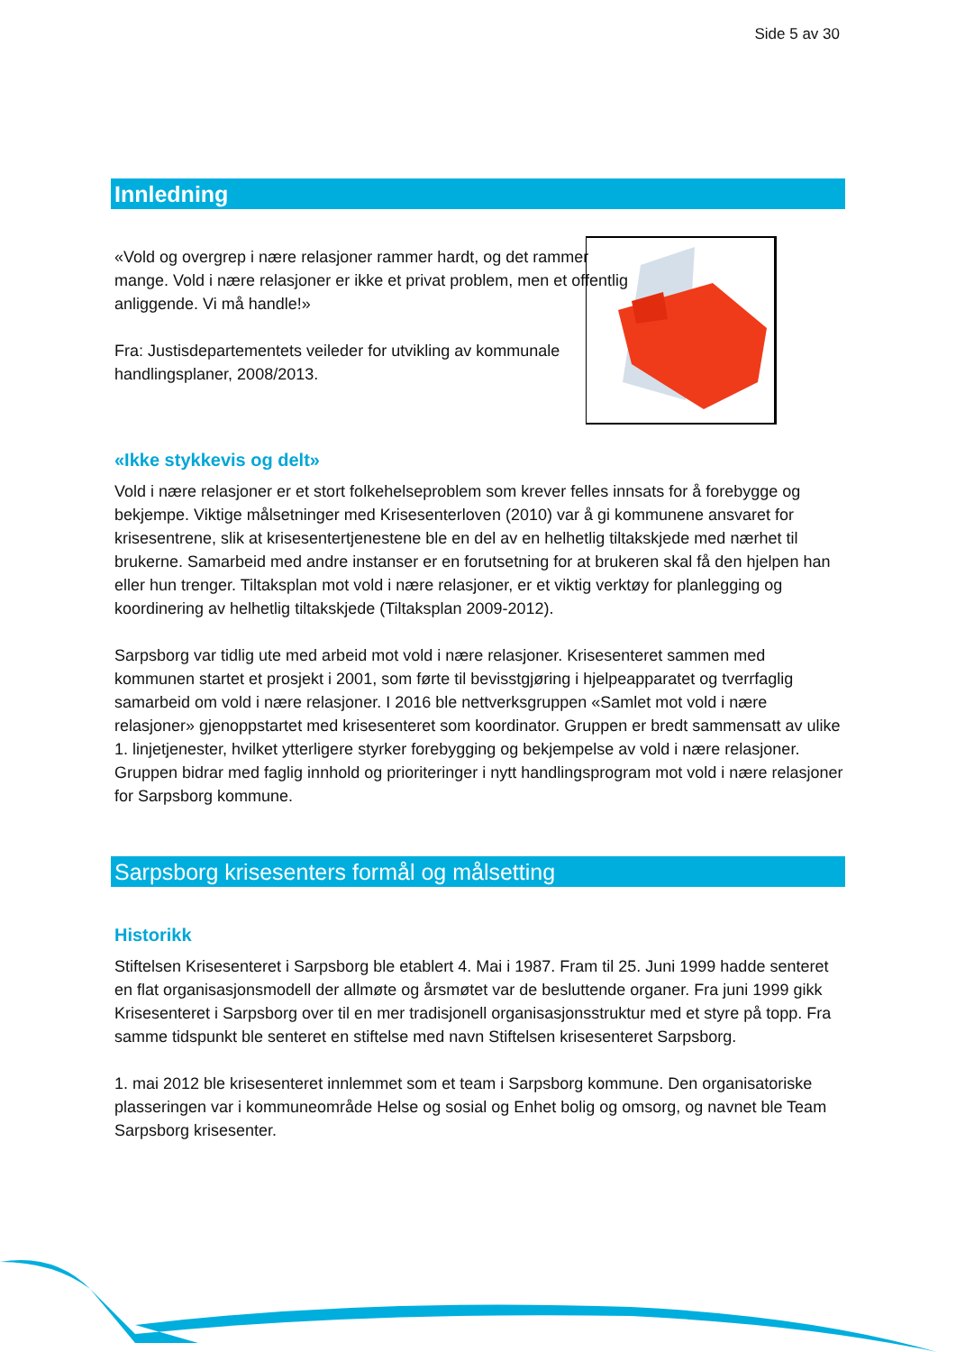Side 5 av 30
Innledning
«Vold og overgrep i nære relasjoner rammer hardt, og det rammer mange. Vold i nære relasjoner er ikke et privat problem, men et offentlig anliggende. Vi må handle!»
Fra: Justisdepartementets veileder for utvikling av kommunale handlingsplaner, 2008/2013.
«Ikke stykkevis og delt»
Vold i nære relasjoner er et stort folkehelseproblem som krever felles innsats for å forebygge og bekjempe. Viktige målsetninger med Krisesenterloven (2010) var å gi kommunene ansvaret for krisesentrene, slik at krisesentertjenestene ble en del av en helhetlig tiltakskjede med nærhet til brukerne. Samarbeid med andre instanser er en forutsetning for at brukeren skal få den hjelpen han eller hun trenger. Tiltaksplan mot vold i nære relasjoner, er et viktig verktøy for planlegging og koordinering av helhetlig tiltakskjede (Tiltaksplan 2009-2012).
Sarpsborg var tidlig ute med arbeid mot vold i nære relasjoner. Krisesenteret sammen med kommunen startet et prosjekt i 2001, som førte til bevisstgjøring i hjelpeapparatet og tverrfaglig samarbeid om vold i nære relasjoner. I 2016 ble nettverksgruppen «Samlet mot vold i nære relasjoner» gjenoppstartet med krisesenteret som koordinator. Gruppen er bredt sammensatt av ulike 1. linjetjenester, hvilket ytterligere styrker forebygging og bekjempelse av vold i nære relasjoner. Gruppen bidrar med faglig innhold og prioriteringer i nytt handlingsprogram mot vold i nære relasjoner for Sarpsborg kommune.
Sarpsborg krisesenters formål og målsetting
Historikk
Stiftelsen Krisesenteret i Sarpsborg ble etablert 4. Mai i 1987. Fram til 25. Juni 1999 hadde senteret en flat organisasjonsmodell der allmøte og årsmøtet var de besluttende organer. Fra juni 1999 gikk Krisesenteret i Sarpsborg over til en mer tradisjonell organisasjonsstruktur med et styre på topp. Fra samme tidspunkt ble senteret en stiftelse med navn Stiftelsen krisesenteret Sarpsborg.
1. mai 2012 ble krisesenteret innlemmet som et team i Sarpsborg kommune. Den organisatoriske plasseringen var i kommuneområde Helse og sosial og Enhet bolig og omsorg, og navnet ble Team Sarpsborg krisesenter.